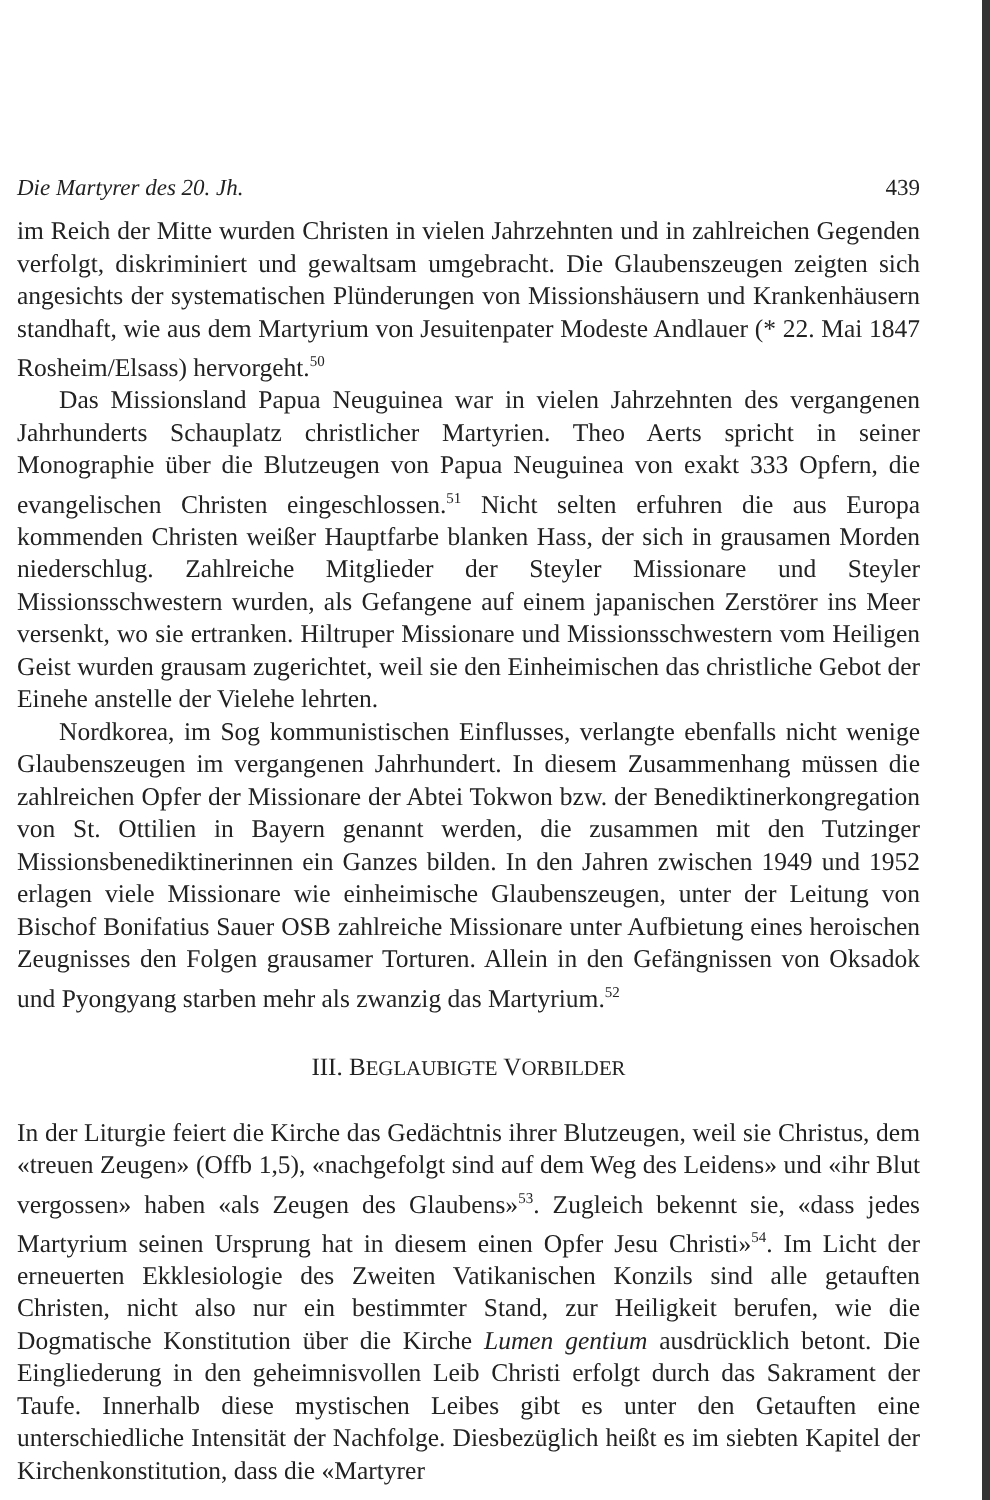Die Martyrer des 20. Jh. 439
im Reich der Mitte wurden Christen in vielen Jahrzehnten und in zahlreichen Gegenden verfolgt, diskriminiert und gewaltsam umgebracht. Die Glaubenszeugen zeigten sich angesichts der systematischen Plünderungen von Missionshäusern und Krankenhäusern standhaft, wie aus dem Martyrium von Jesuitenpater Modeste Andlauer (* 22. Mai 1847 Rosheim/Elsass) hervorgeht.<sup>50</sup>
Das Missionsland Papua Neuguinea war in vielen Jahrzehnten des vergangenen Jahrhunderts Schauplatz christlicher Martyrien. Theo Aerts spricht in seiner Monographie über die Blutzeugen von Papua Neuguinea von exakt 333 Opfern, die evangelischen Christen eingeschlossen.<sup>51</sup> Nicht selten erfuhren die aus Europa kommenden Christen weißer Hauptfarbe blanken Hass, der sich in grausamen Morden niederschlug. Zahlreiche Mitglieder der Steyler Missionare und Steyler Missionsschwestern wurden, als Gefangene auf einem japanischen Zerstörer ins Meer versenkt, wo sie ertranken. Hiltruper Missionare und Missionsschwestern vom Heiligen Geist wurden grausam zugerichtet, weil sie den Einheimischen das christliche Gebot der Einehe anstelle der Vielehe lehrten.
Nordkorea, im Sog kommunistischen Einflusses, verlangte ebenfalls nicht wenige Glaubenszeugen im vergangenen Jahrhundert. In diesem Zusammenhang müssen die zahlreichen Opfer der Missionare der Abtei Tokwon bzw. der Benediktinerkongregation von St. Ottilien in Bayern genannt werden, die zusammen mit den Tutzinger Missionsbenediktinerinnen ein Ganzes bilden. In den Jahren zwischen 1949 und 1952 erlagen viele Missionare wie einheimische Glaubenszeugen, unter der Leitung von Bischof Bonifatius Sauer OSB zahlreiche Missionare unter Aufbietung eines heroischen Zeugnisses den Folgen grausamer Torturen. Allein in den Gefängnissen von Oksadok und Pyongyang starben mehr als zwanzig das Martyrium.<sup>52</sup>
III. BEGLAUBIGTE VORBILDER
In der Liturgie feiert die Kirche das Gedächtnis ihrer Blutzeugen, weil sie Christus, dem «treuen Zeugen» (Offb 1,5), «nachgefolgt sind auf dem Weg des Leidens» und «ihr Blut vergossen» haben «als Zeugen des Glaubens»<sup>53</sup>. Zugleich bekennt sie, «dass jedes Martyrium seinen Ursprung hat in diesem einen Opfer Jesu Christi»<sup>54</sup>. Im Licht der erneuerten Ekklesiologie des Zweiten Vatikanischen Konzils sind alle getauften Christen, nicht also nur ein bestimmter Stand, zur Heiligkeit berufen, wie die Dogmatische Konstitution über die Kirche Lumen gentium ausdrücklich betont. Die Eingliederung in den geheimnisvollen Leib Christi erfolgt durch das Sakrament der Taufe. Innerhalb diese mystischen Leibes gibt es unter den Getauften eine unterschiedliche Intensität der Nachfolge. Diesbezüglich heißt es im siebten Kapitel der Kirchenkonstitution, dass die «Martyrer